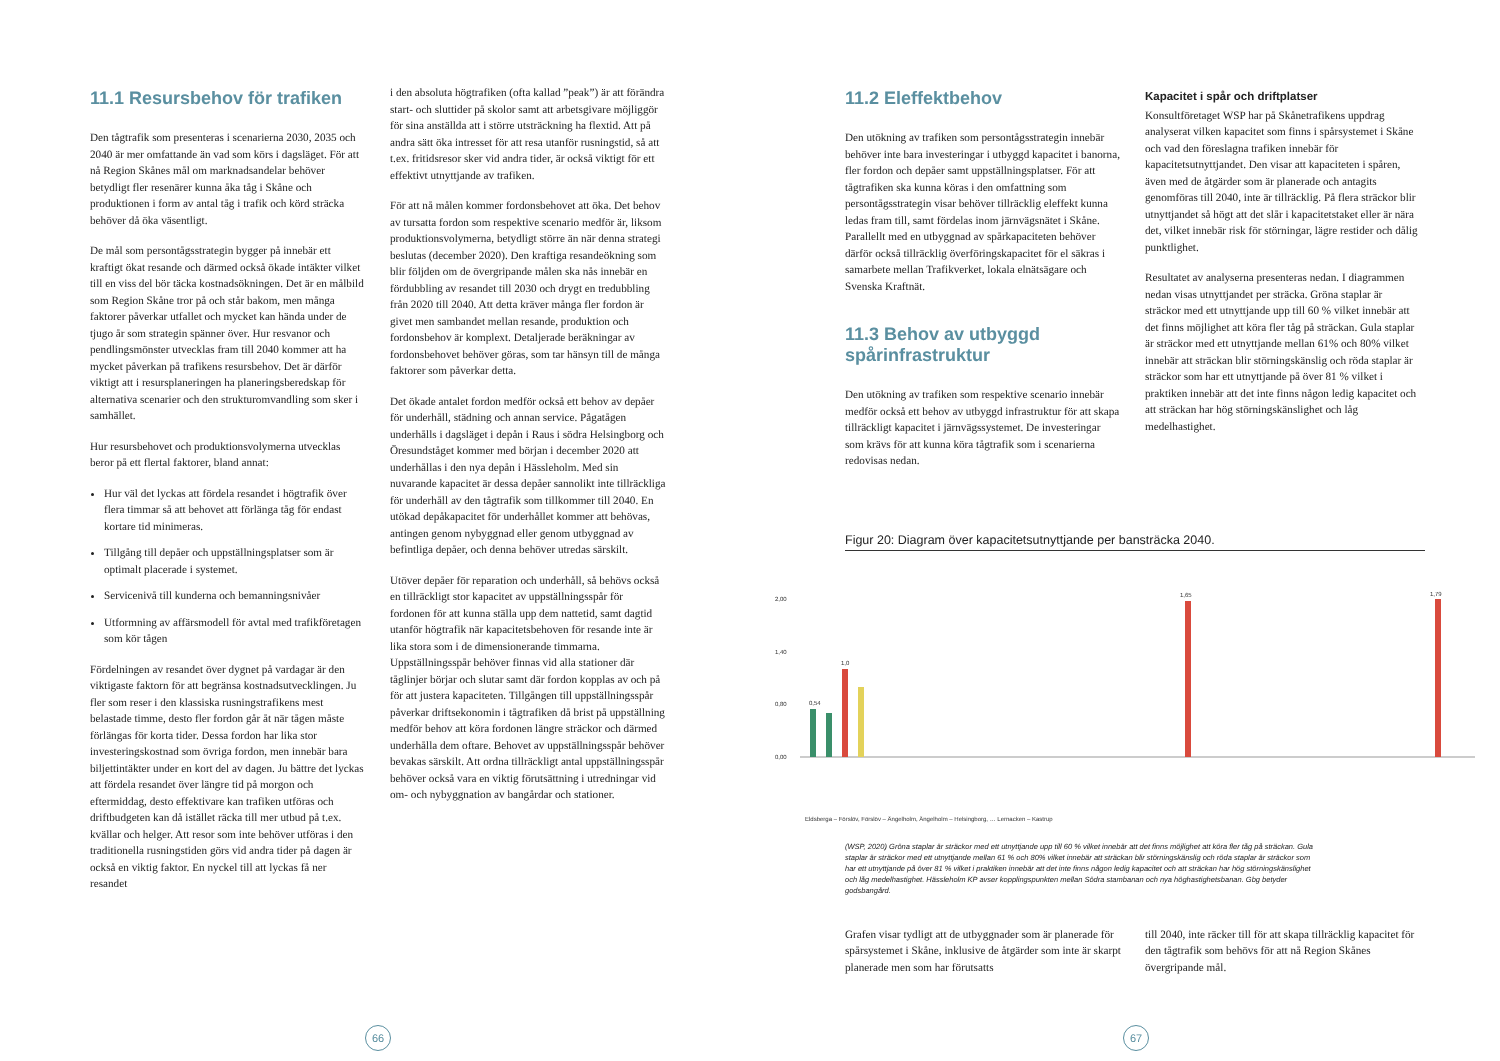11.1 Resursbehov för trafiken
Den tågtrafik som presenteras i scenarierna 2030, 2035 och 2040 är mer omfattande än vad som körs i dagsläget. För att nå Region Skånes mål om marknadsandelar behöver betydligt fler resenärer kunna åka tåg i Skåne och produktionen i form av antal tåg i trafik och körd sträcka behöver då öka väsentligt.
De mål som persontågsstrategin bygger på innebär ett kraftigt ökat resande och därmed också ökade intäkter vilket till en viss del bör täcka kostnadsökningen. Det är en målbild som Region Skåne tror på och står bakom, men många faktorer påverkar utfallet och mycket kan hända under de tjugo år som strategin spänner över. Hur resvanor och pendlingsmönster utvecklas fram till 2040 kommer att ha mycket påverkan på trafikens resursbehov. Det är därför viktigt att i resursplaneringen ha planeringsberedskap för alternativa scenarier och den strukturomvandling som sker i samhället.
Hur resursbehovet och produktionsvolymerna utvecklas beror på ett flertal faktorer, bland annat:
Hur väl det lyckas att fördela resandet i högtrafik över flera timmar så att behovet att förlänga tåg för endast kortare tid minimeras.
Tillgång till depåer och uppställningsplatser som är optimalt placerade i systemet.
Servicenivå till kunderna och bemanningsnivåer
Utformning av affärsmodell för avtal med trafikföretagen som kör tågen
Fördelningen av resandet över dygnet på vardagar är den viktigaste faktorn för att begränsa kostnadsutvecklingen. Ju fler som reser i den klassiska rusningstrafikens mest belastade timme, desto fler fordon går åt när tågen måste förlängas för korta tider. Dessa fordon har lika stor investeringskostnad som övriga fordon, men innebär bara biljettintäkter under en kort del av dagen. Ju bättre det lyckas att fördela resandet över längre tid på morgon och eftermiddag, desto effektivare kan trafiken utföras och driftbudgeten kan då istället räcka till mer utbud på t.ex. kvällar och helger. Att resor som inte behöver utföras i den traditionella rusningstiden görs vid andra tider på dagen är också en viktig faktor. En nyckel till att lyckas få ner resandet
i den absoluta högtrafiken (ofta kallad ”peak”) är att förändra start- och sluttider på skolor samt att arbetsgivare möjliggör för sina anställda att i större utsträckning ha flextid. Att på andra sätt öka intresset för att resa utanför rusningstid, så att t.ex. fritidsresor sker vid andra tider, är också viktigt för ett effektivt utnyttjande av trafiken.
För att nå målen kommer fordonsbehovet att öka. Det behov av tursatta fordon som respektive scenario medför är, liksom produktionsvolymerna, betydligt större än när denna strategi beslutas (december 2020). Den kraftiga resandeökning som blir följden om de övergripande målen ska nås innebär en fördubbling av resandet till 2030 och drygt en tredubbling från 2020 till 2040. Att detta kräver många fler fordon är givet men sambandet mellan resande, produktion och fordonsbehov är komplext. Detaljerade beräkningar av fordonsbehovet behöver göras, som tar hänsyn till de många faktorer som påverkar detta.
Det ökade antalet fordon medför också ett behov av depåer för underhåll, städning och annan service. Pågatågen underhålls i dagsläget i depån i Raus i södra Helsingborg och Öresundståget kommer med början i december 2020 att underhållas i den nya depån i Hässleholm. Med sin nuvarande kapacitet är dessa depåer sannolikt inte tillräckliga för underhåll av den tågtrafik som tillkommer till 2040. En utökad depåkapacitet för underhållet kommer att behövas, antingen genom nybyggnad eller genom utbyggnad av befintliga depåer, och denna behöver utredas särskilt.
Utöver depåer för reparation och underhåll, så behövs också en tillräckligt stor kapacitet av uppställningsspår för fordonen för att kunna ställa upp dem nattetid, samt dagtid utanför högtrafik när kapacitetsbehoven för resande inte är lika stora som i de dimensionerande timmarna. Uppställningsspår behöver finnas vid alla stationer där tåglinjer börjar och slutar samt där fordon kopplas av och på för att justera kapaciteten. Tillgången till uppställningsspår påverkar driftsekonomin i tågtrafiken då brist på uppställning medför behov att köra fordonen längre sträckor och därmed underhålla dem oftare. Behovet av uppställningsspår behöver bevakas särskilt. Att ordna tillräckligt antal uppställningsspår behöver också vara en viktig förutsättning i utredningar vid om- och nybyggnation av bangårdar och stationer.
66
11.2 Eleffektbehov
Den utökning av trafiken som persontågsstrategin innebär behöver inte bara investeringar i utbyggd kapacitet i banorna, fler fordon och depåer samt uppställningsplatser. För att tågtrafiken ska kunna köras i den omfattning som persontågsstrategin visar behöver tillräcklig eleffekt kunna ledas fram till, samt fördelas inom järnvägsnätet i Skåne. Parallellt med en utbyggnad av spårkapaciteten behöver därför också tillräcklig överföringskapacitet för el säkras i samarbete mellan Trafikverket, lokala elnätsägare och Svenska Kraftnät.
11.3 Behov av utbyggd spårinfrastruktur
Den utökning av trafiken som respektive scenario innebär medför också ett behov av utbyggd infrastruktur för att skapa tillräckligt kapacitet i järnvägssystemet. De investeringar som krävs för att kunna köra tågtrafik som i scenarierna redovisas nedan.
Kapacitet i spår och driftplatser
Konsultföretaget WSP har på Skånetrafikens uppdrag analyserat vilken kapacitet som finns i spårsystemet i Skåne och vad den föreslagna trafiken innebär för kapacitetsutnyttjandet. Den visar att kapaciteten i spåren, även med de åtgärder som är planerade och antagits genomföras till 2040, inte är tillräcklig. På flera sträckor blir utnyttjandet så högt att det slår i kapacitetstaket eller är nära det, vilket innebär risk för störningar, lägre restider och dålig punktlighet.
Resultatet av analyserna presenteras nedan. I diagrammen nedan visas utnyttjandet per sträcka. Gröna staplar är sträckor med ett utnyttjande upp till 60 % vilket innebär att det finns möjlighet att köra fler tåg på sträckan. Gula staplar är sträckor med ett utnyttjande mellan 61% och 80% vilket innebär att sträckan blir störningskänslig och röda staplar är sträckor som har ett utnyttjande på över 81 % vilket i praktiken innebär att det inte finns någon ledig kapacitet och att sträckan har hög störningskänslighet och låg medelhastighet.
Figur 20: Diagram över kapacitetsutnyttjande per bansträcka 2040.
2,00
1,40
0,80
0,00
0,54
1,0
1,65
1,79
Eldsberga – Förslöv, Förslöv – Ängelholm, Ängelholm – Helsingborg, … Lernacken – Kastrup
(WSP, 2020) Gröna staplar är sträckor med ett utnyttjande upp till 60 % vilket innebär att det finns möjlighet att köra fler tåg på sträckan. Gula staplar är sträckor med ett utnyttjande mellan 61 % och 80% vilket innebär att sträckan blir störningskänslig och röda staplar är sträckor som har ett utnyttjande på över 81 % vilket i praktiken innebär att det inte finns någon ledig kapacitet och att sträckan har hög störningskänslighet och låg medelhastighet. Hässleholm KP avser kopplingspunkten mellan Södra stambanan och nya höghastighetsbanan. Gbg betyder godsbangård.
Grafen visar tydligt att de utbyggnader som är planerade för spårsystemet i Skåne, inklusive de åtgärder som inte är skarpt planerade men som har förutsatts
till 2040, inte räcker till för att skapa tillräcklig kapacitet för den tågtrafik som behövs för att nå Region Skånes övergripande mål.
67